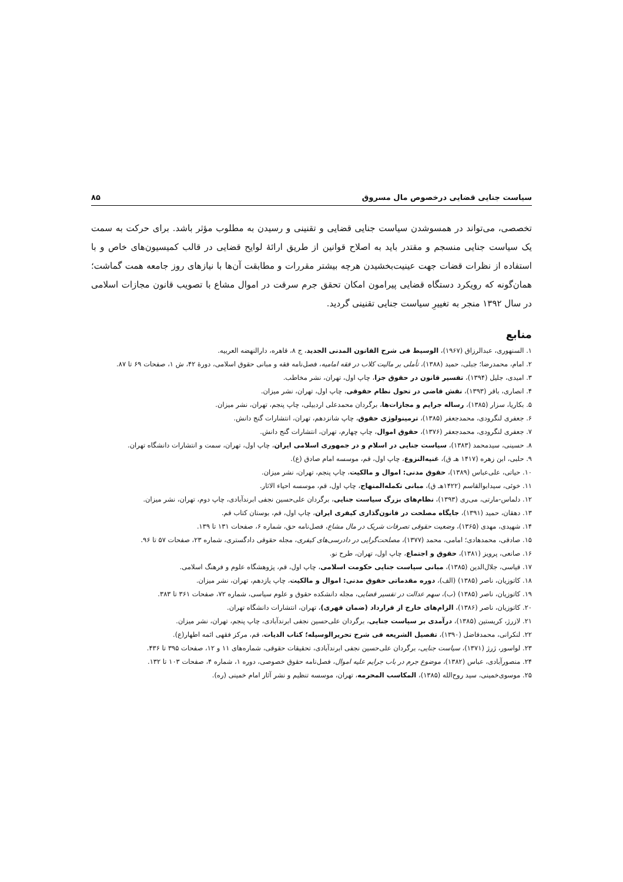سیاست جنایی قضایی درخصوص مال مسروق ۸۵
تخصصی، می‌تواند در همسوشدن سیاست جنایی قضایی و تقنینی و رسیدن به مطلوب مؤثر باشد. برای حرکت به سمت یک سیاست جنایی منسجم و مقتدر باید به اصلاح قوانین از طریق ارائهٔ لوایح قضایی در قالب کمیسیون‌های خاص و با استفاده از نظرات قضات جهت عینیت‌بخشیدن هرچه بیشتر مقررات و مطابقت آن‌ها با نیازهای روز جامعه همت گماشت؛ همان‌گونه که رویکرد دستگاه قضایی پیرامون امکان تحقق جرم سرقت در اموال مشاع با تصویب قانون مجازات اسلامی در سال ۱۳۹۲ منجر به تغییرِ سیاست جنایی تقنینی گردید.
منابع
۱. السنهوری، عبدالرزاق (۱۹۶۷)، الوسیط فی شرح القانون المدنی الجدید، ج ۸، قاهره، دارالنهضه العربیه.
۲. امام، محمدرضا؛ جبلی، حمید (۱۳۸۸)، تأملی بر مالیت کلاب در فقه امامیه، فصل‌نامه فقه و مبانی حقوق اسلامی، دورهٔ ۴۲، ش ۱، صفحات ۶۹ تا ۸۷.
۳. امیدی، جلیل (۱۳۹۴)، تفسیر قانون در حقوق جزا، چاپ اول، تهران، نشر مخاطب.
۴. انصاری، باقر (۱۳۹۳)، نقش قاضی در تحول نظام حقوقی، چاپ اول، تهران، نشر میزان.
۵. بکاریا، سزار (۱۳۸۵)، رساله جرایم و مجازات‌ها، برگردان محمدعلی اردبیلی، چاپ پنجم، تهران، نشر میزان.
۶. جعفری لنگرودی، محمدجعفر (۱۳۸۵)، ترمینولوژی حقوق، چاپ شانزدهم، تهران، انتشارات گنج دانش.
۷. جعفری لنگرودی، محمدجعفر (۱۳۷۶)، حقوق اموال، چاپ چهارم، تهران، انتشارات گنج دانش.
۸. حسینی، سیدمحمد (۱۳۸۳)، سیاست جنایی در اسلام و در جمهوری اسلامی ایران، چاپ اول، تهران، سمت و انتشارات دانشگاه تهران.
۹. حلبی، ابن زهره (۱۴۱۷ هـ ق)، غنیه‌النزوع، چاپ اول، قم، موسسه امام صادق (ع).
۱۰. حیاتی، علی‌عباس (۱۳۸۹)، حقوق مدنی: اموال و مالکیت، چاپ پنجم، تهران، نشر میزان.
۱۱. خوئی، سیدابوالقاسم (۱۴۲۲هـ ق)، مبانی تکمله‌المنهاج، چاپ اول، قم، موسسه احیاء الاثار.
۱۲. دلماس-مارتی، می‌ری (۱۳۹۳)، نظام‌های بزرگ سیاست جنایی، برگردان علی‌حسین نجفی ابرندآبادی، چاپ دوم، تهران، نشر میزان.
۱۳. دهقان، حمید (۱۳۹۱)، جایگاه مصلحت در قانون‌گذاری کیفری ایران، چاپ اول، قم، بوستان کتاب قم.
۱۴. شهیدی، مهدی (۱۳۶۵)، وضعیت حقوقی تصرفات شریک در مال مشاع، فصل‌نامه حق، شماره ۶، صفحات ۱۳۱ تا ۱۳۹.
۱۵. صادقی، محمدهادی؛ امامی، محمد (۱۳۷۷)، مصلحت‌گرایی در دادرسی‌های کیفری، مجله حقوقی دادگستری، شماره ۲۳، صفحات ۵۷ تا ۹۶.
۱۶. صانعی، پرویز (۱۳۸۱)، حقوق و اجتماع، چاپ اول، تهران، طرح نو.
۱۷. قیاسی، جلال‌الدین (۱۳۸۵)، مبانی سیاست جنایی حکومت اسلامی، چاپ اول، قم، پژوهشگاه علوم و فرهنگ اسلامی.
۱۸. کاتوزیان، ناصر (۱۳۸۵) (الف)، دوره مقدماتی حقوق مدنی: اموال و مالکیت، چاپ یازدهم، تهران، نشر میزان.
۱۹. کاتوزیان، ناصر (۱۳۸۵) (ب)، سهم عدالت در تفسیر قضایی، مجله دانشکده حقوق و علوم سیاسی، شماره ۷۲، صفحات ۳۶۱ تا ۳۸۳.
۲۰. کاتوزیان، ناصر (۱۳۸۶)، الزام‌های خارج از قرارداد (ضمان قهری)، تهران، انتشارات دانشگاه تهران.
۲۱. لازرژ، کریستین (۱۳۸۵)، درآمدی بر سیاست جنایی، برگردان علی‌حسین نجفی ابرندآبادی، چاپ پنجم، تهران، نشر میزان.
۲۲. لنکرانی، محمدفاضل (۱۳۹۰)، تفصیل الشریعه فی شرح تحریرالوسیله؛ کتاب الدیات، قم، مرکز فقهی ائمه اطهار(ع).
۲۳. لواسور، ژرژ (۱۳۷۱)، سیاست جنایی، برگردان علی‌حسین نجفی ابرندآبادی، تحقیقات حقوقی، شماره‌های ۱۱ و ۱۲، صفحات ۳۹۵ تا ۴۳۶.
۲۴. منصورآبادی، عباس (۱۳۸۲)، موضوع جرم در باب جرایم علیه اموال، فصل‌نامه حقوق خصوصی، دوره ۱، شماره ۴، صفحات ۱۰۳ تا ۱۳۲.
۲۵. موسوی‌خمینی، سید روح‌الله (۱۳۸۵)، المکاسب المحرمه، تهران، موسسه تنظیم و نشر آثار امام خمینی (ره).